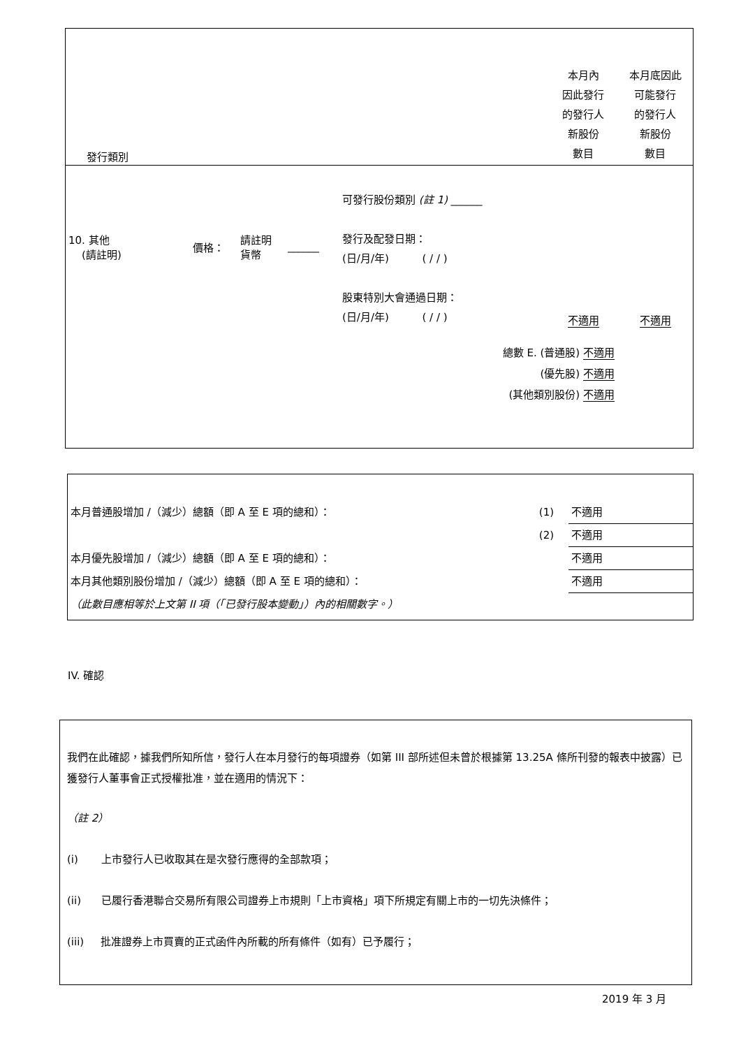| 發行類別 | | | | | 本月內 因此發行 的發行人 新股份 數目 | 本月底因此 可能發行 的發行人 新股份 數目 |
| 10. 其他 (請註明) | 價格： | 請註明 貨幣 | ______ | 可發行股份類別 (註 1) ______ 發行及配發日期： (日/月/年) ( / / ) 股東特別大會通過日期： (日/月/年) ( / / ) | 不適用 | 不適用 |
| 總數 E. (普通股) 不適用 (優先股) 不適用 (其他類別股份) 不適用 | | | | | | |
| 本月普通股增加 /（減少）總額（即 A 至 E 項的總和）： | (1) | 不適用 |
| | (2) | 不適用 |
| 本月優先股增加 /（減少）總額（即 A 至 E 項的總和）： | | 不適用 |
| 本月其他類別股份增加 /（減少）總額（即 A 至 E 項的總和）： | | 不適用 |
| （此數目應相等於上文第 II 項（「已發行股本變動」）內的相關數字。） | | |
IV. 確認
我們在此確認，據我們所知所信，發行人在本月發行的每項證券（如第 III 部所述但未曾於根據第 13.25A 條所刊發的報表中披露）已獲發行人董事會正式授權批准，並在適用的情況下：
（註 2）
(i) 上市發行人已收取其在是次發行應得的全部款項；
(ii) 已履行香港聯合交易所有限公司證券上市規則「上市資格」項下所規定有關上市的一切先決條件；
(iii) 批准證券上市買賣的正式函件內所載的所有條件（如有）已予履行；
2019 年 3 月